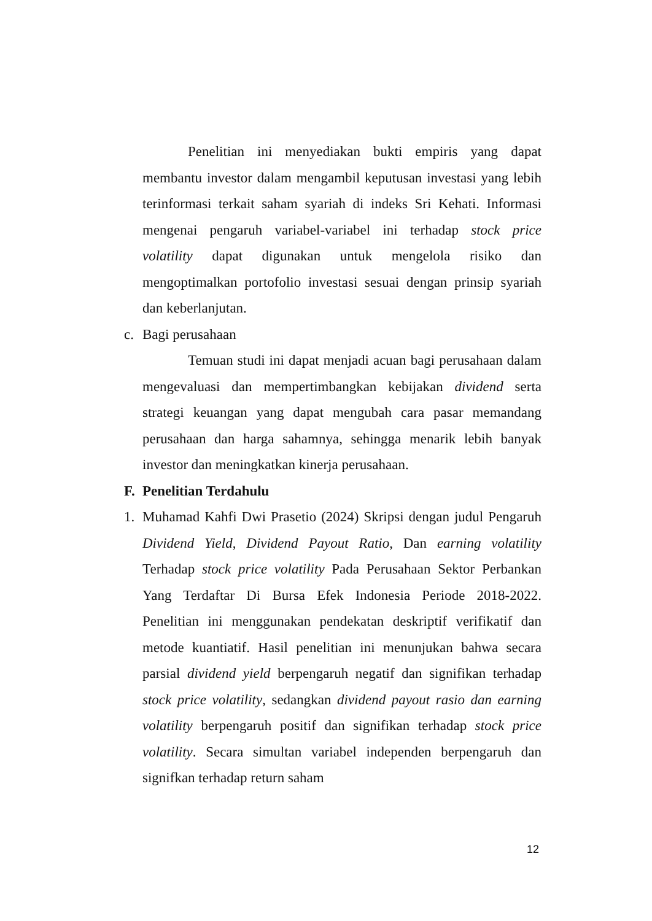Penelitian ini menyediakan bukti empiris yang dapat membantu investor dalam mengambil keputusan investasi yang lebih terinformasi terkait saham syariah di indeks Sri Kehati. Informasi mengenai pengaruh variabel-variabel ini terhadap stock price volatility dapat digunakan untuk mengelola risiko dan mengoptimalkan portofolio investasi sesuai dengan prinsip syariah dan keberlanjutan.
c. Bagi perusahaan
Temuan studi ini dapat menjadi acuan bagi perusahaan dalam mengevaluasi dan mempertimbangkan kebijakan dividend serta strategi keuangan yang dapat mengubah cara pasar memandang perusahaan dan harga sahamnya, sehingga menarik lebih banyak investor dan meningkatkan kinerja perusahaan.
F. Penelitian Terdahulu
1. Muhamad Kahfi Dwi Prasetio (2024) Skripsi dengan judul Pengaruh Dividend Yield, Dividend Payout Ratio, Dan earning volatility Terhadap stock price volatility Pada Perusahaan Sektor Perbankan Yang Terdaftar Di Bursa Efek Indonesia Periode 2018-2022. Penelitian ini menggunakan pendekatan deskriptif verifikatif dan metode kuantiatif. Hasil penelitian ini menunjukan bahwa secara parsial dividend yield berpengaruh negatif dan signifikan terhadap stock price volatility, sedangkan dividend payout rasio dan earning volatility berpengaruh positif dan signifikan terhadap stock price volatility. Secara simultan variabel independen berpengaruh dan signifkan terhadap return saham
12